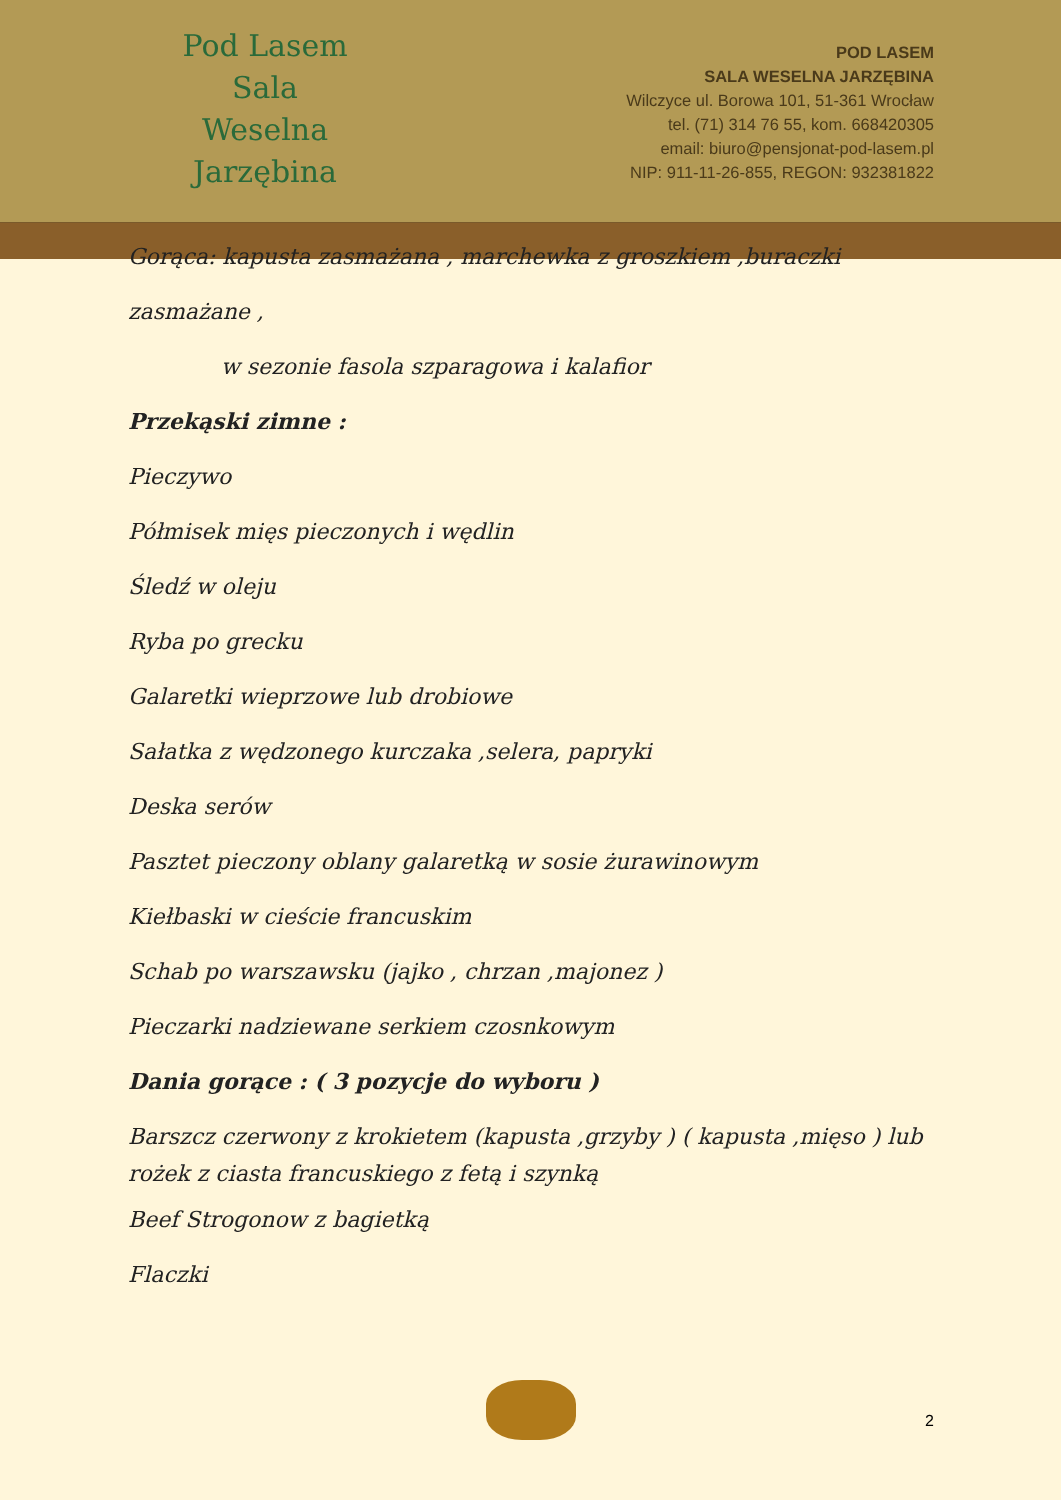Pod Lasem
Sala Weselna
Jarzębina
POD LASEM
SALA WESELNA JARZĘBINA
Wilczyce ul. Borowa 101, 51-361 Wrocław
tel. (71) 314 76 55, kom. 668420305
email: biuro@pensjonat-pod-lasem.pl
NIP: 911-11-26-855, REGON: 932381822
Gorąca: kapusta zasmażana , marchewka z groszkiem ,buraczki zasmażane ,
w sezonie fasola szparagowa i kalafior
Przekąski zimne :
Pieczywo
Półmisek mięs pieczonych i wędlin
Śledź w oleju
Ryba po grecku
Galaretki wieprzowe lub drobiowe
Sałatka z wędzonego kurczaka ,selera, papryki
Deska serów
Pasztet pieczony oblany galaretką w sosie żurawinowym
Kiełbaski w cieście francuskim
Schab po warszawsku (jajko , chrzan ,majonez )
Pieczarki nadziewane serkiem czosnkowym
Dania gorące : ( 3 pozycje do wyboru )
Barszcz czerwony z krokietem (kapusta ,grzyby ) ( kapusta ,mięso ) lub rożek z ciasta francuskiego z fetą i szynką
Beef Strogonow z bagietką
Flaczki
2